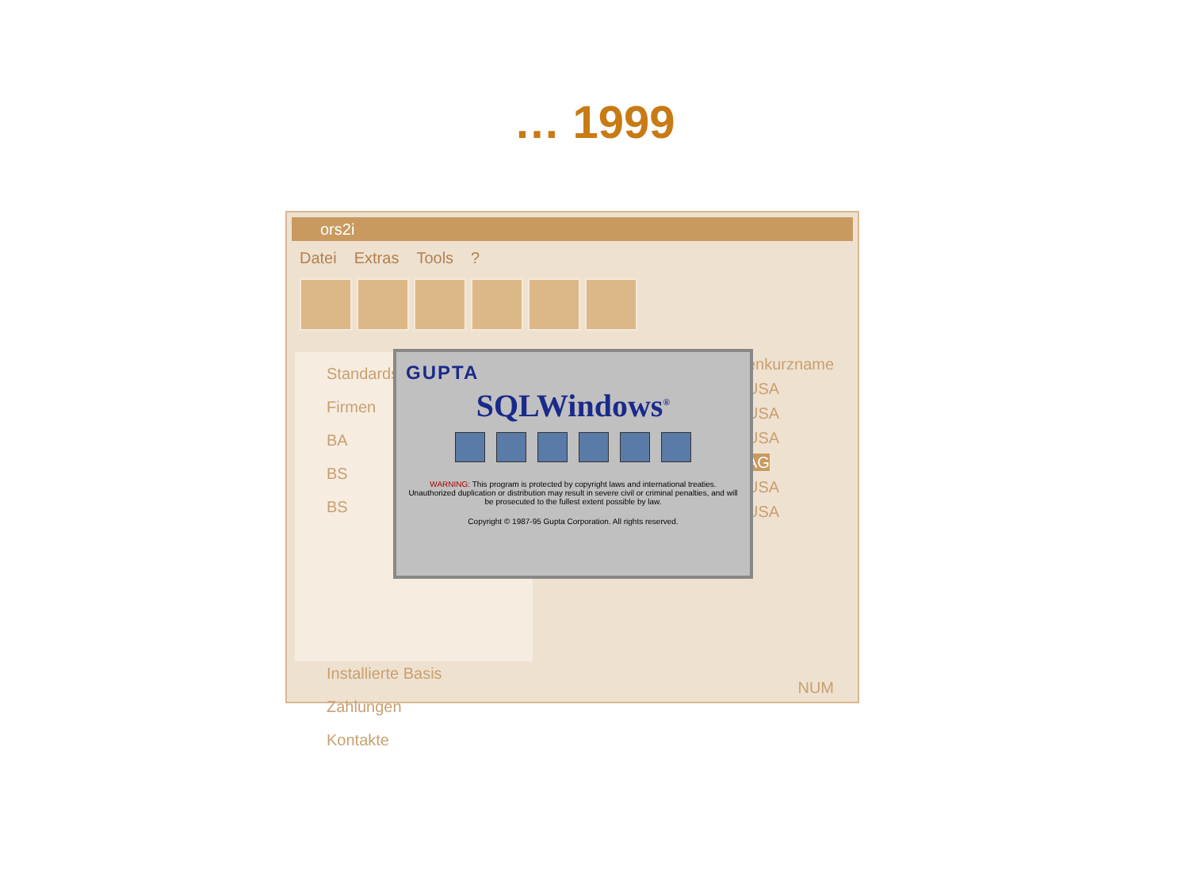… 1999
ors2i
Datei Extras Tools?
Standards
Firmen
BA
BS
BS
Installierte Basis
Zahlungen
Kontakte
enkurzname
USA
USA
USA
AG
USA
USA
NUM
GUPTA
SQLWindows<sup>®</sup>
WARNING: This program is protected by copyright laws and international treaties. Unauthorized duplication or distribution may result in severe civil or criminal penalties, and will be prosecuted to the fullest extent possible by law.
Copyright © 1987-95 Gupta Corporation. All rights reserved.